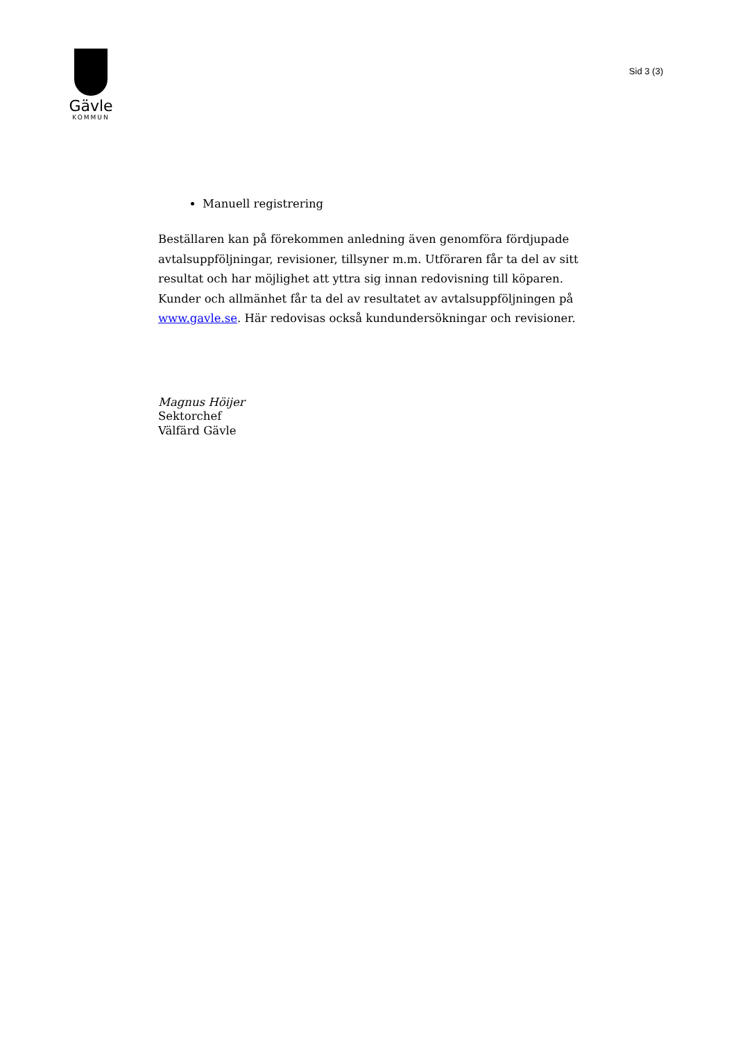Gävle
KOMMUN
Sid 3 (3)
Manuell registrering
Beställaren kan på förekommen anledning även genomföra fördjupade avtalsuppföljningar, revisioner, tillsyner m.m. Utföraren får ta del av sitt resultat och har möjlighet att yttra sig innan redovisning till köparen. Kunder och allmänhet får ta del av resultatet av avtalsuppföljningen på www.gavle.se. Här redovisas också kundundersökningar och revisioner.
Magnus Höijer
Sektorchef
Välfärd Gävle